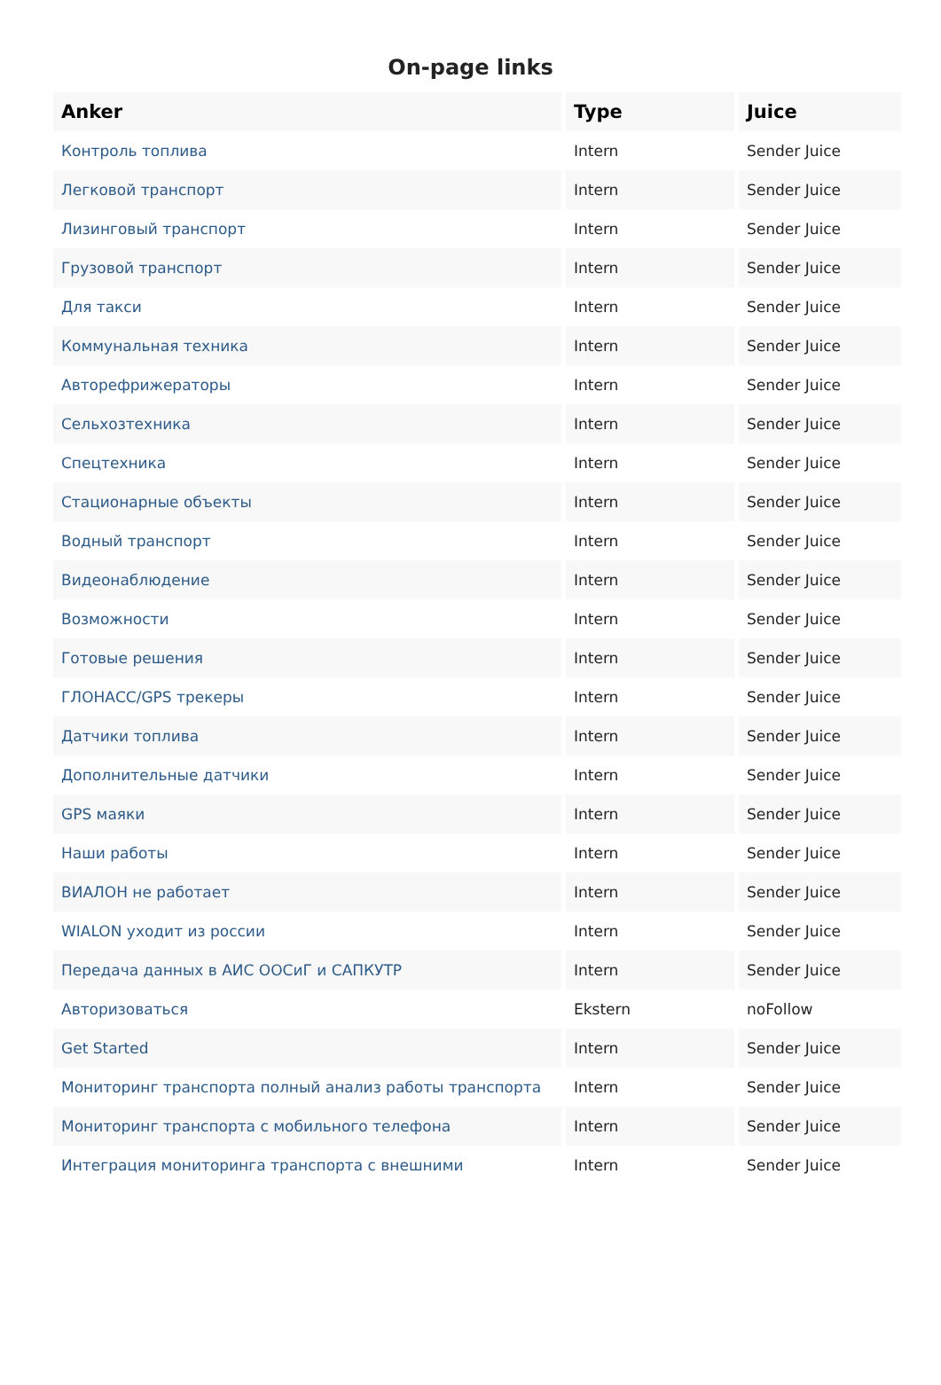On-page links
| Anker | Type | Juice |
| --- | --- | --- |
| Контроль топлива | Intern | Sender Juice |
| Легковой транспорт | Intern | Sender Juice |
| Лизинговый транспорт | Intern | Sender Juice |
| Грузовой транспорт | Intern | Sender Juice |
| Для такси | Intern | Sender Juice |
| Коммунальная техника | Intern | Sender Juice |
| Авторефрижераторы | Intern | Sender Juice |
| Сельхозтехника | Intern | Sender Juice |
| Спецтехника | Intern | Sender Juice |
| Стационарные объекты | Intern | Sender Juice |
| Водный транспорт | Intern | Sender Juice |
| Видеонаблюдение | Intern | Sender Juice |
| Возможности | Intern | Sender Juice |
| Готовые решения | Intern | Sender Juice |
| ГЛОНАСС/GPS трекеры | Intern | Sender Juice |
| Датчики топлива | Intern | Sender Juice |
| Дополнительные датчики | Intern | Sender Juice |
| GPS маяки | Intern | Sender Juice |
| Наши работы | Intern | Sender Juice |
| ВИАЛОН не работает | Intern | Sender Juice |
| WIALON уходит из россии | Intern | Sender Juice |
| Передача данных в АИС ООСиГ и САПКУТР | Intern | Sender Juice |
| Авторизоваться | Ekstern | noFollow |
| Get Started | Intern | Sender Juice |
| Мониторинг транспорта полный анализ работы транспорта | Intern | Sender Juice |
| Мониторинг транспорта с мобильного телефона | Intern | Sender Juice |
| Интеграция мониторинга транспорта с внешними | Intern | Sender Juice |